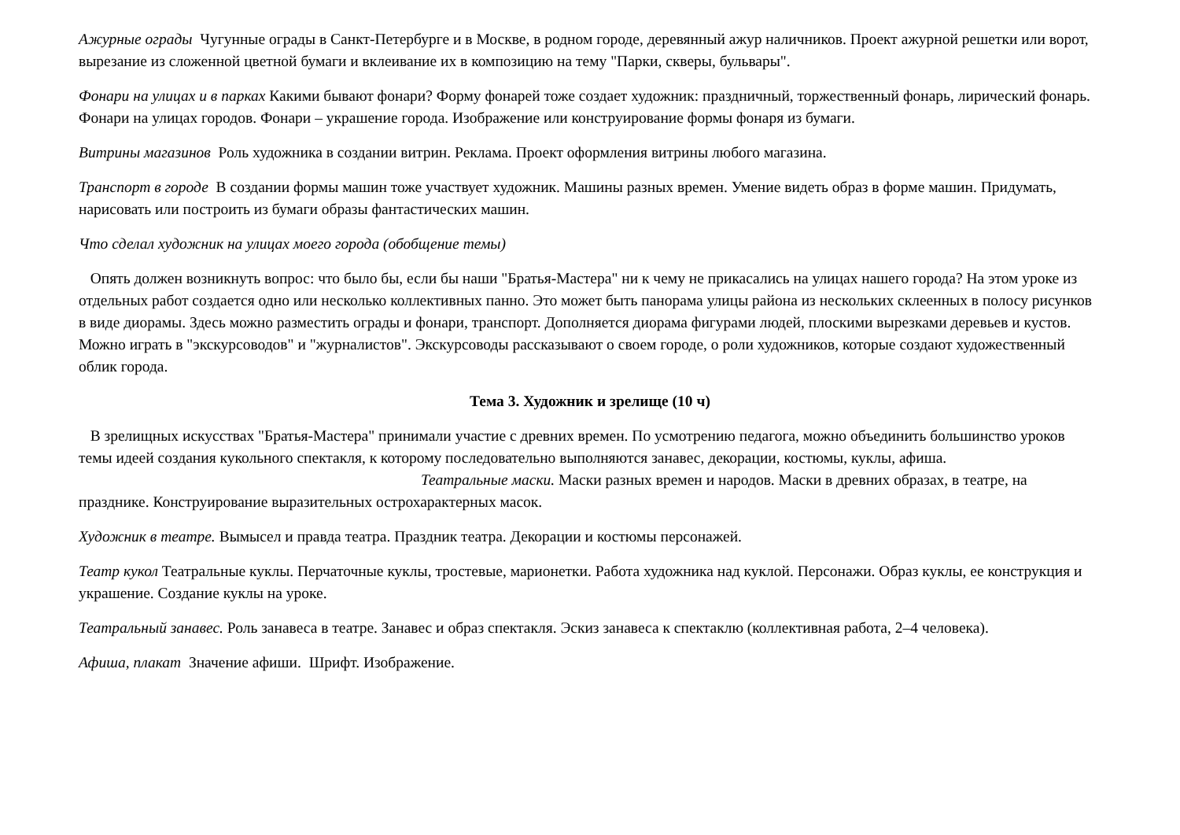Ажурные ограды Чугунные ограды в Санкт-Петербурге и в Москве, в родном городе, деревянный ажур наличников. Проект ажурной решетки или ворот, вырезание из сложенной цветной бумаги и вклеивание их в композицию на тему "Парки, скверы, бульвары".
Фонари на улицах и в парках Какими бывают фонари? Форму фонарей тоже создает художник: праздничный, торжественный фонарь, лирический фонарь. Фонари на улицах городов. Фонари – украшение города. Изображение или конструирование формы фонаря из бумаги.
Витрины магазинов Роль художника в создании витрин. Реклама. Проект оформления витрины любого магазина.
Транспорт в городе В создании формы машин тоже участвует художник. Машины разных времен. Умение видеть образ в форме машин. Придумать, нарисовать или построить из бумаги образы фантастических машин.
Что сделал художник на улицах моего города (обобщение темы)
Опять должен возникнуть вопрос: что было бы, если бы наши "Братья-Мастера" ни к чему не прикасались на улицах нашего города? На этом уроке из отдельных работ создается одно или несколько коллективных панно. Это может быть панорама улицы района из нескольких склеенных в полосу рисунков в виде диорамы. Здесь можно разместить ограды и фонари, транспорт. Дополняется диорама фигурами людей, плоскими вырезками деревьев и кустов. Можно играть в "экскурсоводов" и "журналистов". Экскурсоводы рассказывают о своем городе, о роли художников, которые создают художественный облик города.
Тема 3. Художник и зрелище (10 ч)
В зрелищных искусствах "Братья-Мастера" принимали участие с древних времен. По усмотрению педагога, можно объединить большинство уроков темы идеей создания кукольного спектакля, к которому последовательно выполняются занавес, декорации, костюмы, куклы, афиша. Театральные маски. Маски разных времен и народов. Маски в древних образах, в театре, на празднике. Конструирование выразительных острохарактерных масок.
Художник в театре. Вымысел и правда театра. Праздник театра. Декорации и костюмы персонажей.
Театр кукол Театральные куклы. Перчаточные куклы, тростевые, марионетки. Работа художника над куклой. Персонажи. Образ куклы, ее конструкция и украшение. Создание куклы на уроке.
Театральный занавес. Роль занавеса в театре. Занавес и образ спектакля. Эскиз занавеса к спектаклю (коллективная работа, 2–4 человека).
Афиша, плакат Значение афиши. Шрифт. Изображение.